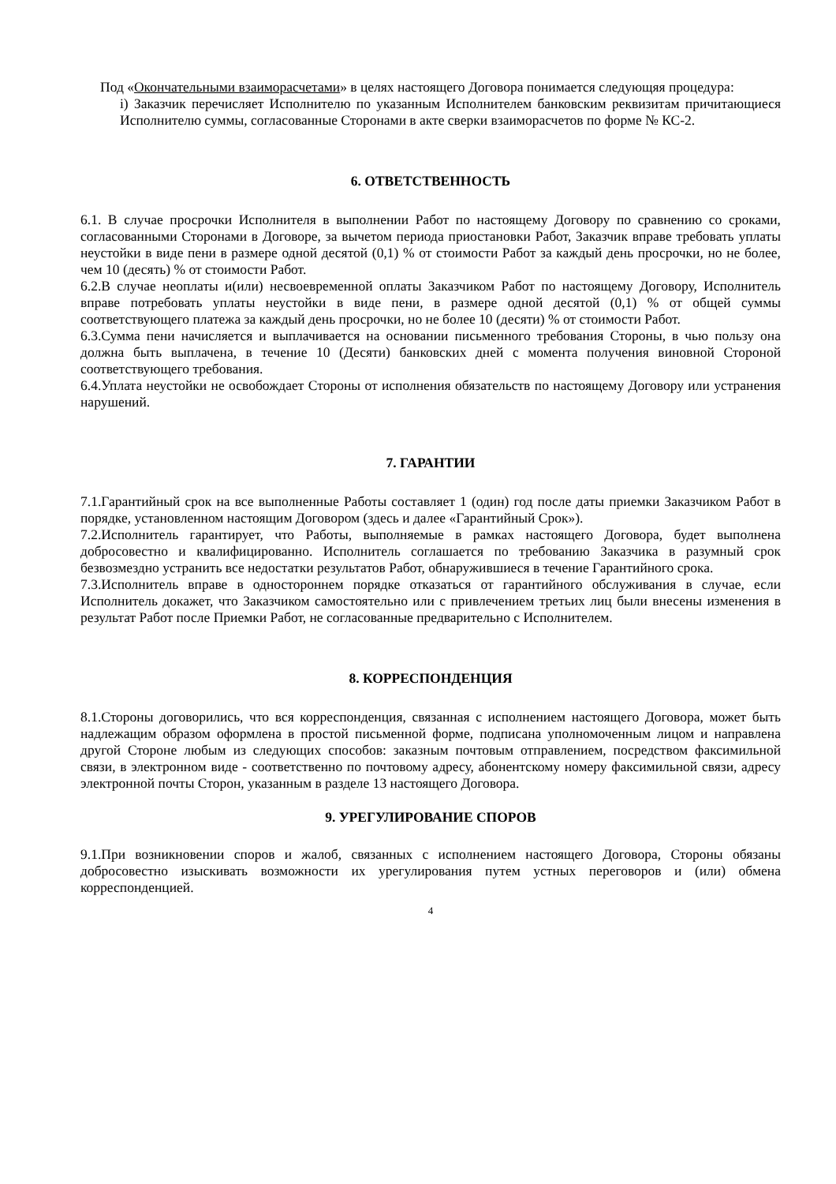Под «Окончательными взаиморасчетами» в целях настоящего Договора понимается следующяя процедура:
i) Заказчик перечисляет Исполнителю по указанным Исполнителем банковским реквизитам причитающиеся Исполнителю суммы, согласованные Сторонами в акте сверки взаиморасчетов по форме № КС-2.
6. ОТВЕТСТВЕННОСТЬ
6.1. В случае просрочки Исполнителя в выполнении Работ по настоящему Договору по сравнению со сроками, согласованными Сторонами в Договоре, за вычетом периода приостановки Работ, Заказчик вправе требовать уплаты неустойки в виде пени в размере одной десятой (0,1) % от стоимости Работ за каждый день просрочки, но не более, чем 10 (десять) % от стоимости Работ.
6.2.В случае неоплаты и(или) несвоевременной оплаты Заказчиком Работ по настоящему Договору, Исполнитель вправе потребовать уплаты неустойки в виде пени, в размере одной десятой (0,1) % от общей суммы соответствующего платежа за каждый день просрочки, но не более 10 (десяти) % от стоимости Работ.
6.3.Сумма пени начисляется и выплачивается на основании письменного требования Стороны, в чью пользу она должна быть выплачена, в течение 10 (Десяти) банковских дней с момента получения виновной Стороной соответствующего требования.
6.4.Уплата неустойки не освобождает Стороны от исполнения обязательств по настоящему Договору или устранения нарушений.
7. ГАРАНТИИ
7.1.Гарантийный срок на все выполненные Работы составляет 1 (один) год после даты приемки Заказчиком Работ в порядке, установленном настоящим Договором (здесь и далее «Гарантийный Срок»).
7.2.Исполнитель гарантирует, что Работы, выполняемые в рамках настоящего Договора, будет выполнена добросовестно и квалифицированно. Исполнитель соглашается по требованию Заказчика в разумный срок безвозмездно устранить все недостатки результатов Работ, обнаружившиеся в течение Гарантийного срока.
7.3.Исполнитель вправе в одностороннем порядке отказаться от гарантийного обслуживания в случае, если Исполнитель докажет, что Заказчиком самостоятельно или с привлечением третьих лиц были внесены изменения в результат Работ после Приемки Работ, не согласованные предварительно с Исполнителем.
8. КОРРЕСПОНДЕНЦИЯ
8.1.Стороны договорились, что вся корреспонденция, связанная с исполнением настоящего Договора, может быть надлежащим образом оформлена в простой письменной форме, подписана уполномоченным лицом и направлена другой Стороне любым из следующих способов: заказным почтовым отправлением, посредством факсимильной связи, в электронном виде - соответственно по почтовому адресу, абонентскому номеру факсимильной связи, адресу электронной почты Сторон, указанным в разделе 13 настоящего Договора.
9. УРЕГУЛИРОВАНИЕ СПОРОВ
9.1.При возникновении споров и жалоб, связанных с исполнением настоящего Договора, Стороны обязаны добросовестно изыскивать возможности их урегулирования путем устных переговоров и (или) обмена корреспонденцией.
4